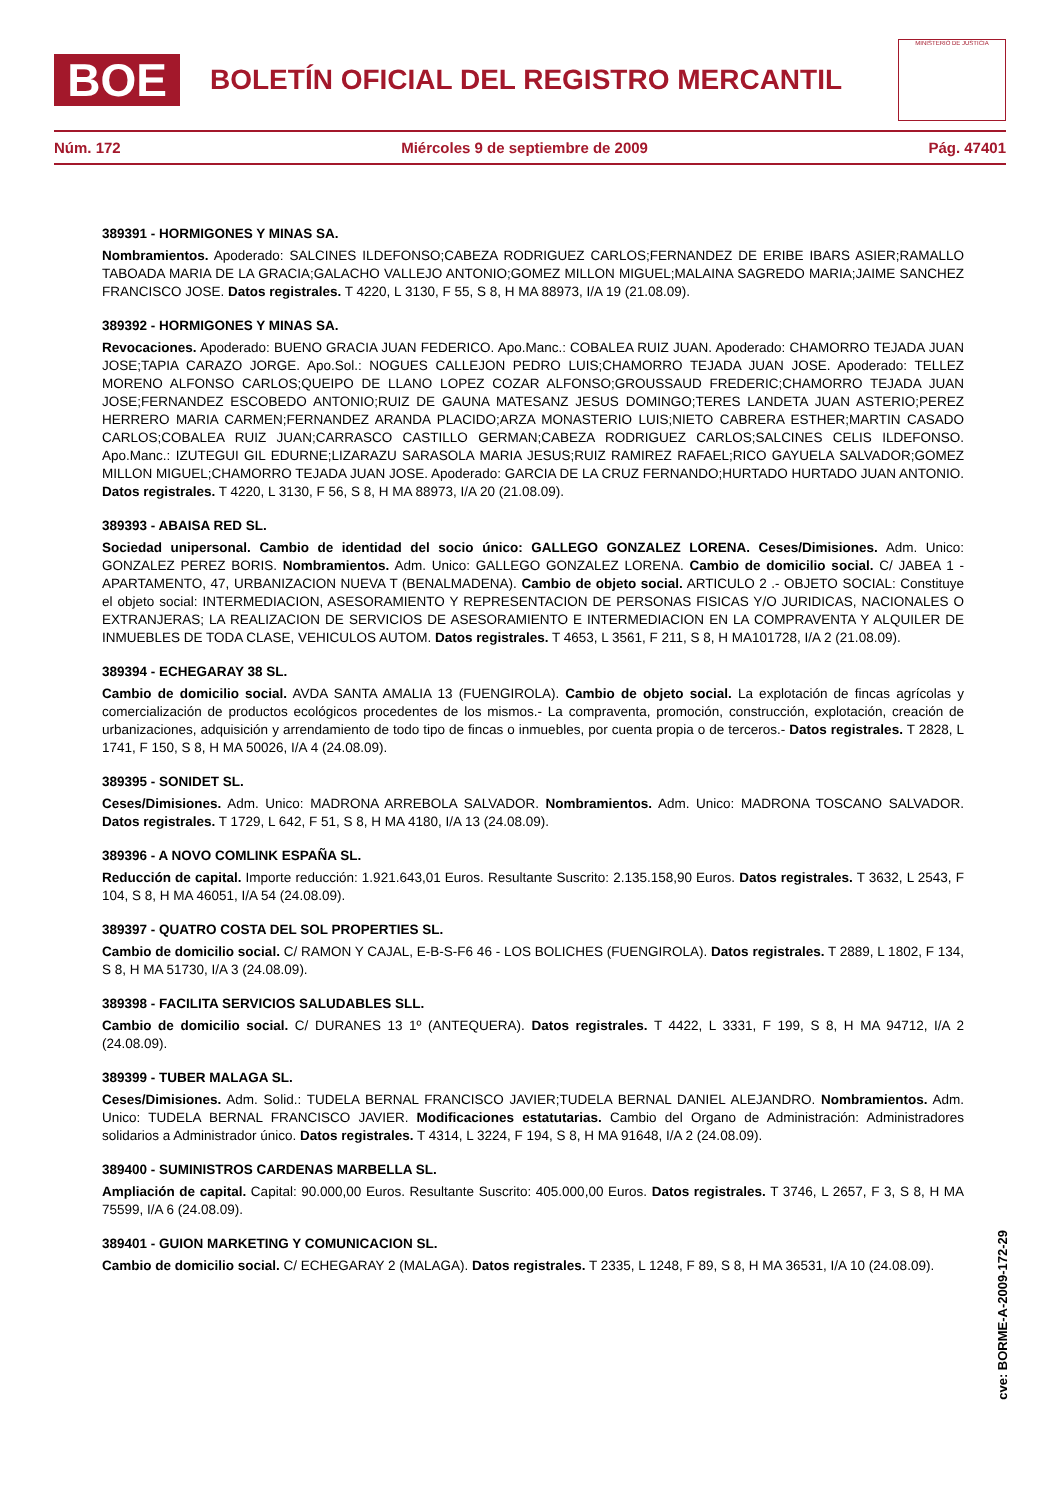BOE
BOLETÍN OFICIAL DEL REGISTRO MERCANTIL
MINISTERIO DE JUSTICIA
Núm. 172 Miércoles 9 de septiembre de 2009 Pág. 47401
389391 - HORMIGONES Y MINAS SA.
Nombramientos. Apoderado: SALCINES ILDEFONSO;CABEZA RODRIGUEZ CARLOS;FERNANDEZ DE ERIBE IBARS ASIER;RAMALLO TABOADA MARIA DE LA GRACIA;GALACHO VALLEJO ANTONIO;GOMEZ MILLON MIGUEL;MALAINA SAGREDO MARIA;JAIME SANCHEZ FRANCISCO JOSE. Datos registrales. T 4220, L 3130, F 55, S 8, H MA 88973, I/A 19 (21.08.09).
389392 - HORMIGONES Y MINAS SA.
Revocaciones. Apoderado: BUENO GRACIA JUAN FEDERICO. Apo.Manc.: COBALEA RUIZ JUAN. Apoderado: CHAMORRO TEJADA JUAN JOSE;TAPIA CARAZO JORGE. Apo.Sol.: NOGUES CALLEJON PEDRO LUIS;CHAMORRO TEJADA JUAN JOSE. Apoderado: TELLEZ MORENO ALFONSO CARLOS;QUEIPO DE LLANO LOPEZ COZAR ALFONSO;GROUSSAUD FREDERIC;CHAMORRO TEJADA JUAN JOSE;FERNANDEZ ESCOBEDO ANTONIO;RUIZ DE GAUNA MATESANZ JESUS DOMINGO;TERES LANDETA JUAN ASTERIO;PEREZ HERRERO MARIA CARMEN;FERNANDEZ ARANDA PLACIDO;ARZA MONASTERIO LUIS;NIETO CABRERA ESTHER;MARTIN CASADO CARLOS;COBALEA RUIZ JUAN;CARRASCO CASTILLO GERMAN;CABEZA RODRIGUEZ CARLOS;SALCINES CELIS ILDEFONSO. Apo.Manc.: IZUTEGUI GIL EDURNE;LIZARAZU SARASOLA MARIA JESUS;RUIZ RAMIREZ RAFAEL;RICO GAYUELA SALVADOR;GOMEZ MILLON MIGUEL;CHAMORRO TEJADA JUAN JOSE. Apoderado: GARCIA DE LA CRUZ FERNANDO;HURTADO HURTADO JUAN ANTONIO. Datos registrales. T 4220, L 3130, F 56, S 8, H MA 88973, I/A 20 (21.08.09).
389393 - ABAISA RED SL.
Sociedad unipersonal. Cambio de identidad del socio único: GALLEGO GONZALEZ LORENA. Ceses/Dimisiones. Adm. Unico: GONZALEZ PEREZ BORIS. Nombramientos. Adm. Unico: GALLEGO GONZALEZ LORENA. Cambio de domicilio social. C/ JABEA 1 - APARTAMENTO, 47, URBANIZACION NUEVA T (BENALMADENA). Cambio de objeto social. ARTICULO 2 .- OBJETO SOCIAL: Constituye el objeto social: INTERMEDIACION, ASESORAMIENTO Y REPRESENTACION DE PERSONAS FISICAS Y/O JURIDICAS, NACIONALES O EXTRANJERAS; LA REALIZACION DE SERVICIOS DE ASESORAMIENTO E INTERMEDIACION EN LA COMPRAVENTA Y ALQUILER DE INMUEBLES DE TODA CLASE, VEHICULOS AUTOM. Datos registrales. T 4653, L 3561, F 211, S 8, H MA101728, I/A 2 (21.08.09).
389394 - ECHEGARAY 38 SL.
Cambio de domicilio social. AVDA SANTA AMALIA 13 (FUENGIROLA). Cambio de objeto social. La explotación de fincas agrícolas y comercialización de productos ecológicos procedentes de los mismos.- La compraventa, promoción, construcción, explotación, creación de urbanizaciones, adquisición y arrendamiento de todo tipo de fincas o inmuebles, por cuenta propia o de terceros.- Datos registrales. T 2828, L 1741, F 150, S 8, H MA 50026, I/A 4 (24.08.09).
389395 - SONIDET SL.
Ceses/Dimisiones. Adm. Unico: MADRONA ARREBOLA SALVADOR. Nombramientos. Adm. Unico: MADRONA TOSCANO SALVADOR. Datos registrales. T 1729, L 642, F 51, S 8, H MA 4180, I/A 13 (24.08.09).
389396 - A NOVO COMLINK ESPAÑA SL.
Reducción de capital. Importe reducción: 1.921.643,01 Euros. Resultante Suscrito: 2.135.158,90 Euros. Datos registrales. T 3632, L 2543, F 104, S 8, H MA 46051, I/A 54 (24.08.09).
389397 - QUATRO COSTA DEL SOL PROPERTIES SL.
Cambio de domicilio social. C/ RAMON Y CAJAL, E-B-S-F6 46 - LOS BOLICHES (FUENGIROLA). Datos registrales. T 2889, L 1802, F 134, S 8, H MA 51730, I/A 3 (24.08.09).
389398 - FACILITA SERVICIOS SALUDABLES SLL.
Cambio de domicilio social. C/ DURANES 13 1º (ANTEQUERA). Datos registrales. T 4422, L 3331, F 199, S 8, H MA 94712, I/A 2 (24.08.09).
389399 - TUBER MALAGA SL.
Ceses/Dimisiones. Adm. Solid.: TUDELA BERNAL FRANCISCO JAVIER;TUDELA BERNAL DANIEL ALEJANDRO. Nombramientos. Adm. Unico: TUDELA BERNAL FRANCISCO JAVIER. Modificaciones estatutarias. Cambio del Organo de Administración: Administradores solidarios a Administrador único. Datos registrales. T 4314, L 3224, F 194, S 8, H MA 91648, I/A 2 (24.08.09).
389400 - SUMINISTROS CARDENAS MARBELLA SL.
Ampliación de capital. Capital: 90.000,00 Euros. Resultante Suscrito: 405.000,00 Euros. Datos registrales. T 3746, L 2657, F 3, S 8, H MA 75599, I/A 6 (24.08.09).
389401 - GUION MARKETING Y COMUNICACION SL.
Cambio de domicilio social. C/ ECHEGARAY 2 (MALAGA). Datos registrales. T 2335, L 1248, F 89, S 8, H MA 36531, I/A 10 (24.08.09).
cve: BORME-A-2009-172-29